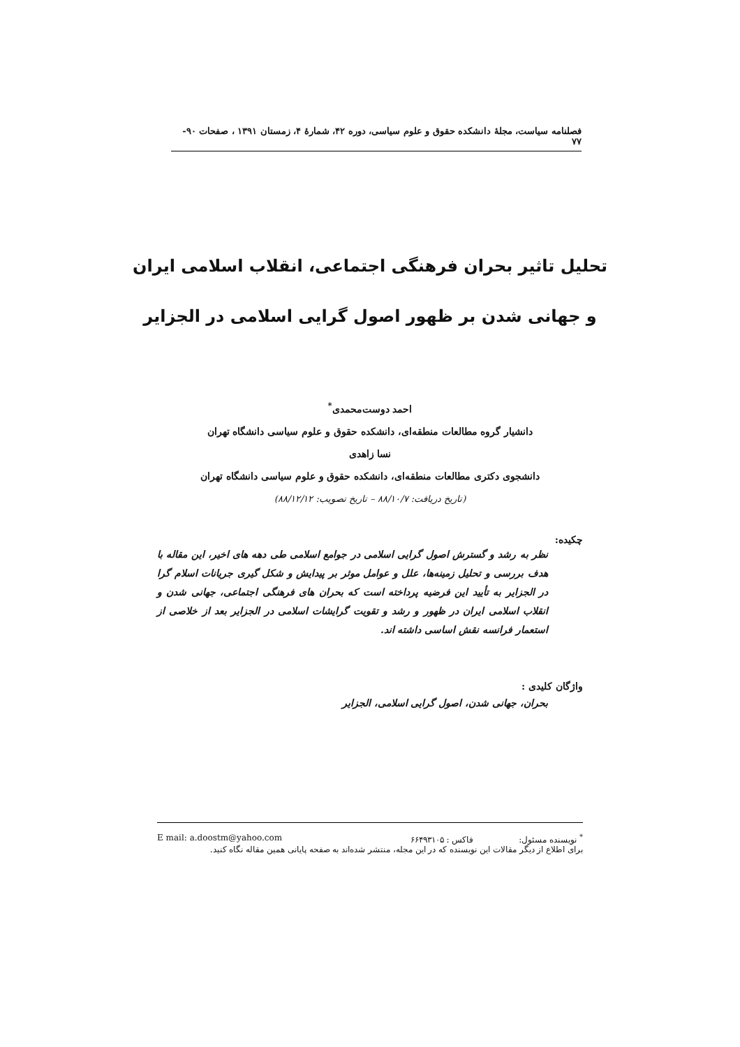فصلنامه سیاست، مجلهٔ دانشکده حقوق و علوم سیاسی، دوره ۴۲، شمارهٔ ۴، زمستان ۱۳۹۱ ، صفحات ۹۰- ۷۷
تحلیل تاثیر بحران فرهنگی اجتماعی، انقلاب اسلامی ایران
و جهانی شدن بر ظهور اصول گرایی اسلامی در الجزایر
احمد دوست‌محمدی<sup>*</sup>
دانشیار گروه مطالعات منطقه‌ای، دانشکده حقوق و علوم سیاسی دانشگاه تهران
نسا زاهدی
دانشجوی دکتری مطالعات منطقه‌ای، دانشکده حقوق و علوم سیاسی دانشگاه تهران
(تاریخ دریافت: ۸۸/۱۰/۷ – تاریخ تصویب: ۸۸/۱۲/۱۲)
چکیده:
نظر به رشد و گسترش اصول گرایی اسلامی در جوامع اسلامی طی دهه های اخیر، این مقاله با هدف بررسی و تحلیل زمینه‌ها، علل و عوامل موثر بر پیدایش و شکل گیری جریانات اسلام گرا در الجزایر به تأیید این فرضیه پرداخته است که بحران های فرهنگی اجتماعی، جهانی شدن و انقلاب اسلامی ایران در ظهور و رشد و تقویت گرایشات اسلامی در الجزایر بعد از خلاصی از استعمار فرانسه نقش اساسی داشته اند.
واژگان کلیدی :
بحران، جهانی شدن، اصول گرایی اسلامی، الجزایر
<sup>*</sup> نویسنده مسئول: فاکس : ۶۶۴۹۳۱۰۵ E mail: a.doostm@yahoo.com
برای اطلاع از دیگر مقالات این نویسنده که در این مجله، منتشر شده‌اند به صفحه پایانی همین مقاله نگاه کنید.